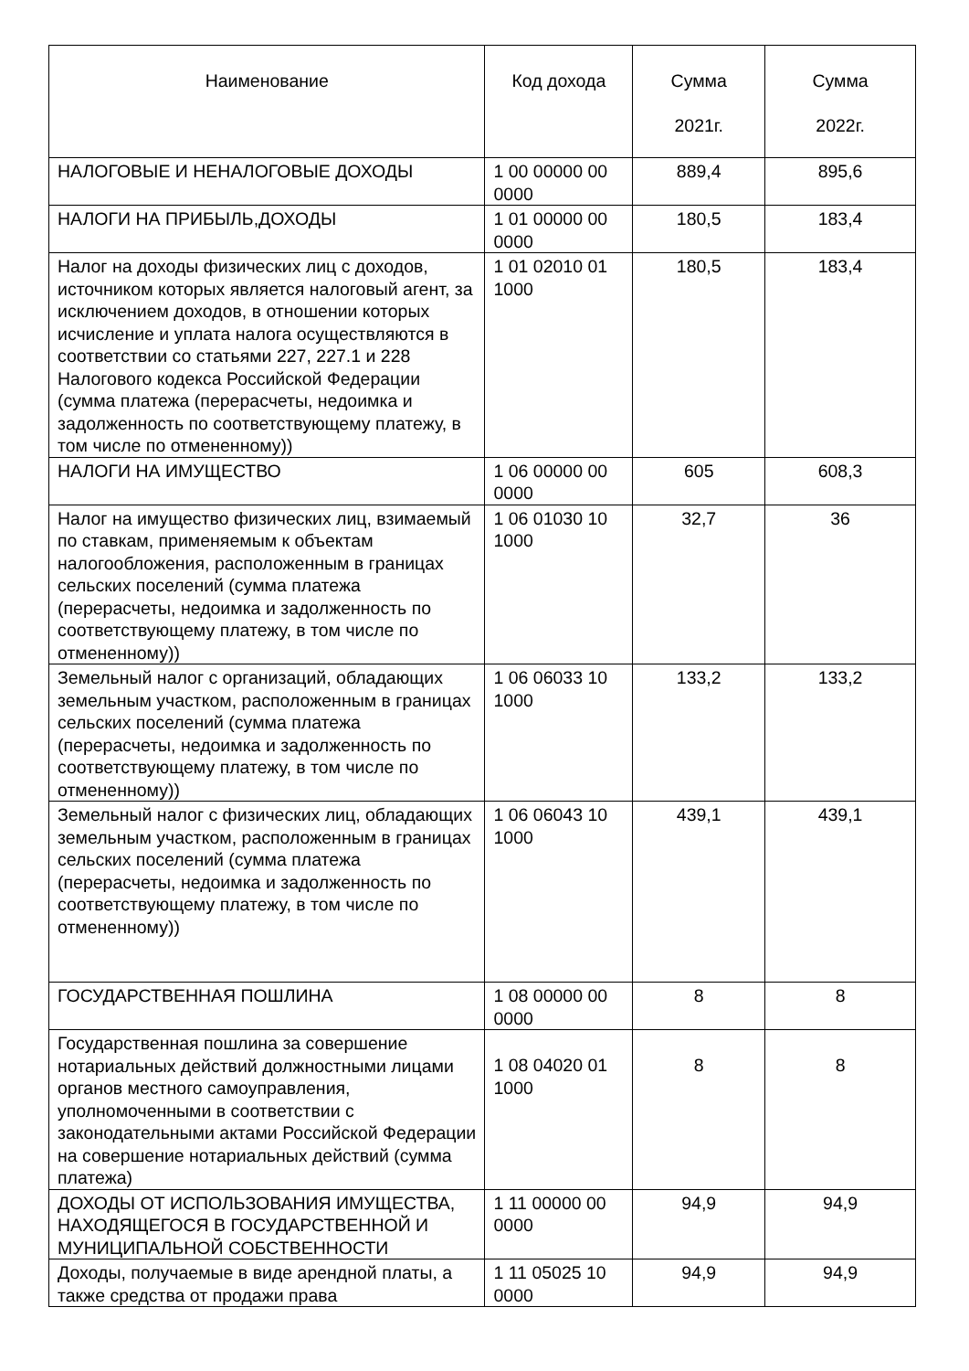| Наименование | Код дохода | Сумма 2021г. | Сумма 2022г. |
| --- | --- | --- | --- |
| НАЛОГОВЫЕ И НЕНАЛОГОВЫЕ ДОХОДЫ | 1 00 00000 00 0000 | 889,4 | 895,6 |
| НАЛОГИ НА ПРИБЫЛЬ,ДОХОДЫ | 1 01 00000 00 0000 | 180,5 | 183,4 |
| Налог на доходы физических лиц с доходов, источником которых является налоговый агент, за исключением доходов, в отношении которых исчисление и уплата налога осуществляются в соответствии со статьями 227, 227.1 и 228 Налогового кодекса Российской Федерации (сумма платежа (перерасчеты, недоимка и задолженность по соответствующему платежу, в том числе по отмененному)) | 1 01 02010 01 1000 | 180,5 | 183,4 |
| НАЛОГИ НА ИМУЩЕСТВО | 1 06 00000 00 0000 | 605 | 608,3 |
| Налог на имущество физических лиц, взимаемый по ставкам, применяемым к объектам налогообложения, расположенным в границах сельских поселений (сумма платежа (перерасчеты, недоимка и задолженность по соответствующему платежу, в том числе по отмененному)) | 1 06 01030 10 1000 | 32,7 | 36 |
| Земельный налог с организаций, обладающих земельным участком, расположенным в границах сельских поселений (сумма платежа (перерасчеты, недоимка и задолженность по соответствующему платежу, в том числе по отмененному)) | 1 06 06033 10 1000 | 133,2 | 133,2 |
| Земельный налог с физических лиц, обладающих земельным участком, расположенным в границах сельских поселений (сумма платежа (перерасчеты, недоимка и задолженность по соответствующему платежу, в том числе по отмененному)) | 1 06 06043 10 1000 | 439,1 | 439,1 |
| ГОСУДАРСТВЕННАЯ ПОШЛИНА | 1 08 00000 00 0000 | 8 | 8 |
| Государственная пошлина за совершение нотариальных действий должностными лицами органов местного самоуправления, уполномоченными в соответствии с законодательными актами Российской Федерации на совершение нотариальных действий (сумма платежа) | 1 08 04020 01 1000 | 8 | 8 |
| ДОХОДЫ ОТ ИСПОЛЬЗОВАНИЯ ИМУЩЕСТВА, НАХОДЯЩЕГОСЯ В ГОСУДАРСТВЕННОЙ И МУНИЦИПАЛЬНОЙ СОБСТВЕННОСТИ | 1 11 00000 00 0000 | 94,9 | 94,9 |
| Доходы, получаемые в виде арендной платы, а также средства от продажи права | 1 11 05025 10 0000 | 94,9 | 94,9 |